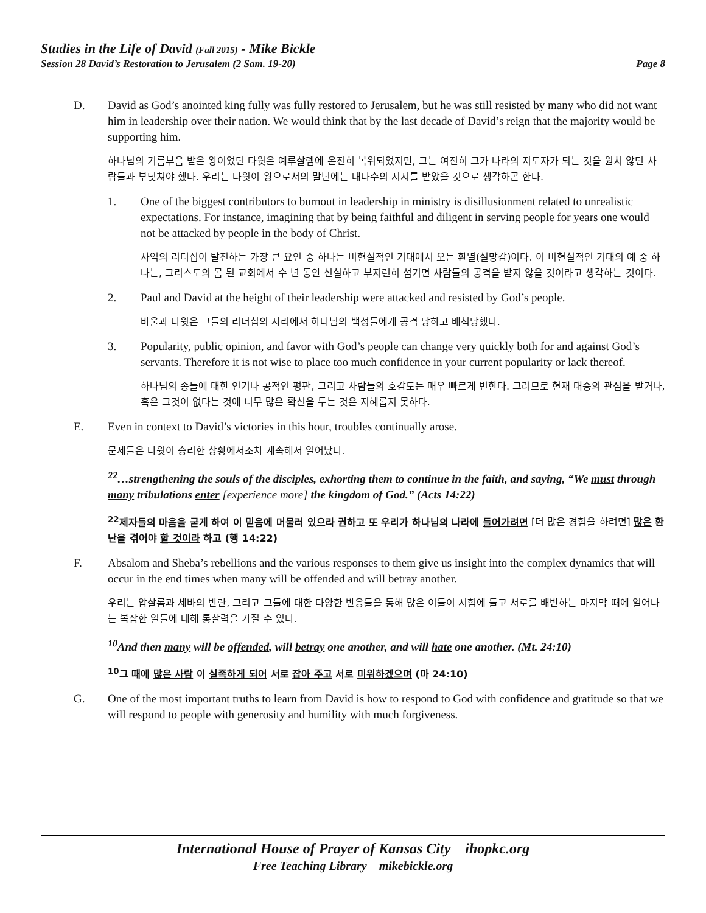Studies in the Life of David (Fall 2015) - Mike Bickle
Session 28 David’s Restoration to Jerusalem (2 Sam. 19-20) Page 8
D. David as God’s anointed king fully was fully restored to Jerusalem, but he was still resisted by many who did not want him in leadership over their nation. We would think that by the last decade of David’s reign that the majority would be supporting him.
하나님의 기름부음 받은 왕이었던 다윗은 예루살렘에 온전히 복위되었지만, 그는 여전히 그가 나라의 지도자가 되는 것을 원치 않던 사람들과 부딪쳐야 했다. 우리는 다윗이 왕으로서의 말년에는 대다수의 지지를 받았을 것으로 생각하곤 한다.
1. One of the biggest contributors to burnout in leadership in ministry is disillusionment related to unrealistic expectations. For instance, imagining that by being faithful and diligent in serving people for years one would not be attacked by people in the body of Christ.
사역의 리더십이 탈진하는 가장 큰 요인 중 하나는 비현실적인 기대에서 오는 환멸(실망감)이다. 이 비현실적인 기대의 예 중 하나는, 그리스도의 몸 된 교회에서 수 년 동안 신실하고 부지런히 섬기면 사람들의 공격을 받지 않을 것이라고 생각하는 것이다.
2. Paul and David at the height of their leadership were attacked and resisted by God’s people.
바울과 다윗은 그들의 리더십의 자리에서 하나님의 백성들에게 공격 당하고 배척당했다.
3. Popularity, public opinion, and favor with God’s people can change very quickly both for and against God’s servants. Therefore it is not wise to place too much confidence in your current popularity or lack thereof.
하나님의 종들에 대한 인기나 공적인 평판, 그리고 사람들의 호감도는 매우 빠르게 변한다. 그러므로 현재 대중의 관심을 받거나, 혹은 그것이 없다는 것에 너무 많은 확신을 두는 것은 지혜롭지 못하다.
E. Even in context to David’s victories in this hour, troubles continually arose.
문제들은 다윗이 승리한 상황에서조차 계속해서 일어났다.
<sup>22</sup>…strengthening the souls of the disciples, exhorting them to continue in the faith, and saying, “We must through many tribulations enter [experience more] the kingdom of God.” (Acts 14:22)
<sup>22</sup> 제자들의 마음을 굳게 하여 이 믿음에 머물러 있으라 권하고 또 우리가 하나님의 나라에 들어가려면 [더 많은 경험을 하려면] 많은 환난을 겪어야 할 것이라 하고 (행 14:22)
F. Absalom and Sheba’s rebellions and the various responses to them give us insight into the complex dynamics that will occur in the end times when many will be offended and will betray another.
우리는 압살롬과 세바의 반란, 그리고 그들에 대한 다양한 반응들을 통해 많은 이들이 시험에 들고 서로를 배반하는 마지막 때에 일어나는 복잡한 일들에 대해 통찰력을 가질 수 있다.
<sup>10</sup> And then many will be offended, will betray one another, and will hate one another. (Mt. 24:10)
<sup>10</sup> 그 때에 많은 사람 이 실족하게 되어 서로 잡아 주고 서로 미워하겠으며 (마 24:10)
G. One of the most important truths to learn from David is how to respond to God with confidence and gratitude so that we will respond to people with generosity and humility with much forgiveness.
International House of Prayer of Kansas City ihopkc.org
Free Teaching Library mikebickle.org